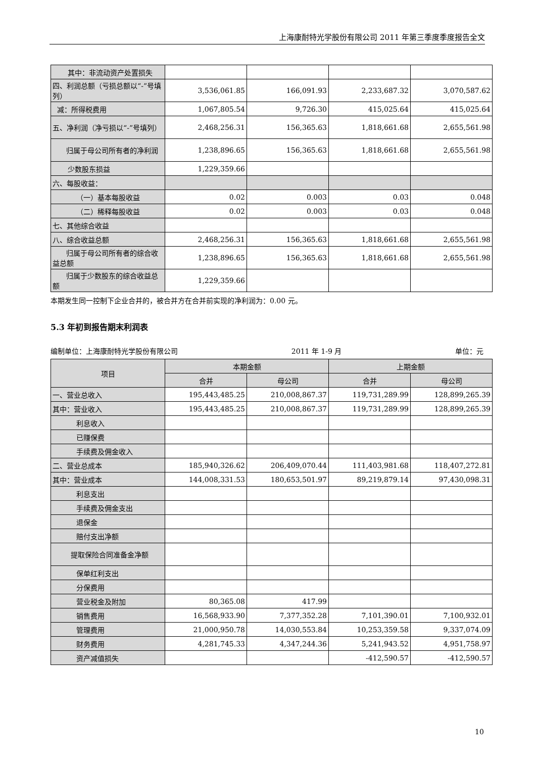上海康耐特光学股份有限公司 2011 年第三季度季度报告全文
| 其中：非流动资产处置损失 | | | | |
| 四、利润总额（亏损总额以“-”号填列） | 3,536,061.85 | 166,091.93 | 2,233,687.32 | 3,070,587.62 |
| 减：所得税费用 | 1,067,805.54 | 9,726.30 | 415,025.64 | 415,025.64 |
| 五、净利润（净亏损以“-”号填列） | 2,468,256.31 | 156,365.63 | 1,818,661.68 | 2,655,561.98 |
| 归属于母公司所有者的净利润 | 1,238,896.65 | 156,365.63 | 1,818,661.68 | 2,655,561.98 |
| 少数股东损益 | 1,229,359.66 | | | |
| 六、每股收益： | | | | |
| （一）基本每股收益 | 0.02 | 0.003 | 0.03 | 0.048 |
| （二）稀释每股收益 | 0.02 | 0.003 | 0.03 | 0.048 |
| 七、其他综合收益 | | | | |
| 八、综合收益总额 | 2,468,256.31 | 156,365.63 | 1,818,661.68 | 2,655,561.98 |
| 归属于母公司所有者的综合收益总额 | 1,238,896.65 | 156,365.63 | 1,818,661.68 | 2,655,561.98 |
| 归属于少数股东的综合收益总额 | 1,229,359.66 | | | |
本期发生同一控制下企业合并的，被合并方在合并前实现的净利润为：0.00 元。
5.3 年初到报告期末利润表
编制单位：上海康耐特光学股份有限公司 2011 年 1-9 月 单位：元
| 项目 | 本期金额 | | 上期金额 | |
| --- | --- | --- | --- | --- |
| | 合并 | 母公司 | 合并 | 母公司 |
| 一、营业总收入 | 195,443,485.25 | 210,008,867.37 | 119,731,289.99 | 128,899,265.39 |
| 其中：营业收入 | 195,443,485.25 | 210,008,867.37 | 119,731,289.99 | 128,899,265.39 |
| 利息收入 | | | | |
| 已赚保费 | | | | |
| 手续费及佣金收入 | | | | |
| 二、营业总成本 | 185,940,326.62 | 206,409,070.44 | 111,403,981.68 | 118,407,272.81 |
| 其中：营业成本 | 144,008,331.53 | 180,653,501.97 | 89,219,879.14 | 97,430,098.31 |
| 利息支出 | | | | |
| 手续费及佣金支出 | | | | |
| 退保金 | | | | |
| 赔付支出净额 | | | | |
| 提取保险合同准备金净额 | | | | |
| 保单红利支出 | | | | |
| 分保费用 | | | | |
| 营业税金及附加 | 80,365.08 | 417.99 | | |
| 销售费用 | 16,568,933.90 | 7,377,352.28 | 7,101,390.01 | 7,100,932.01 |
| 管理费用 | 21,000,950.78 | 14,030,553.84 | 10,253,359.58 | 9,337,074.09 |
| 财务费用 | 4,281,745.33 | 4,347,244.36 | 5,241,943.52 | 4,951,758.97 |
| 资产减值损失 | | | -412,590.57 | -412,590.57 |
10